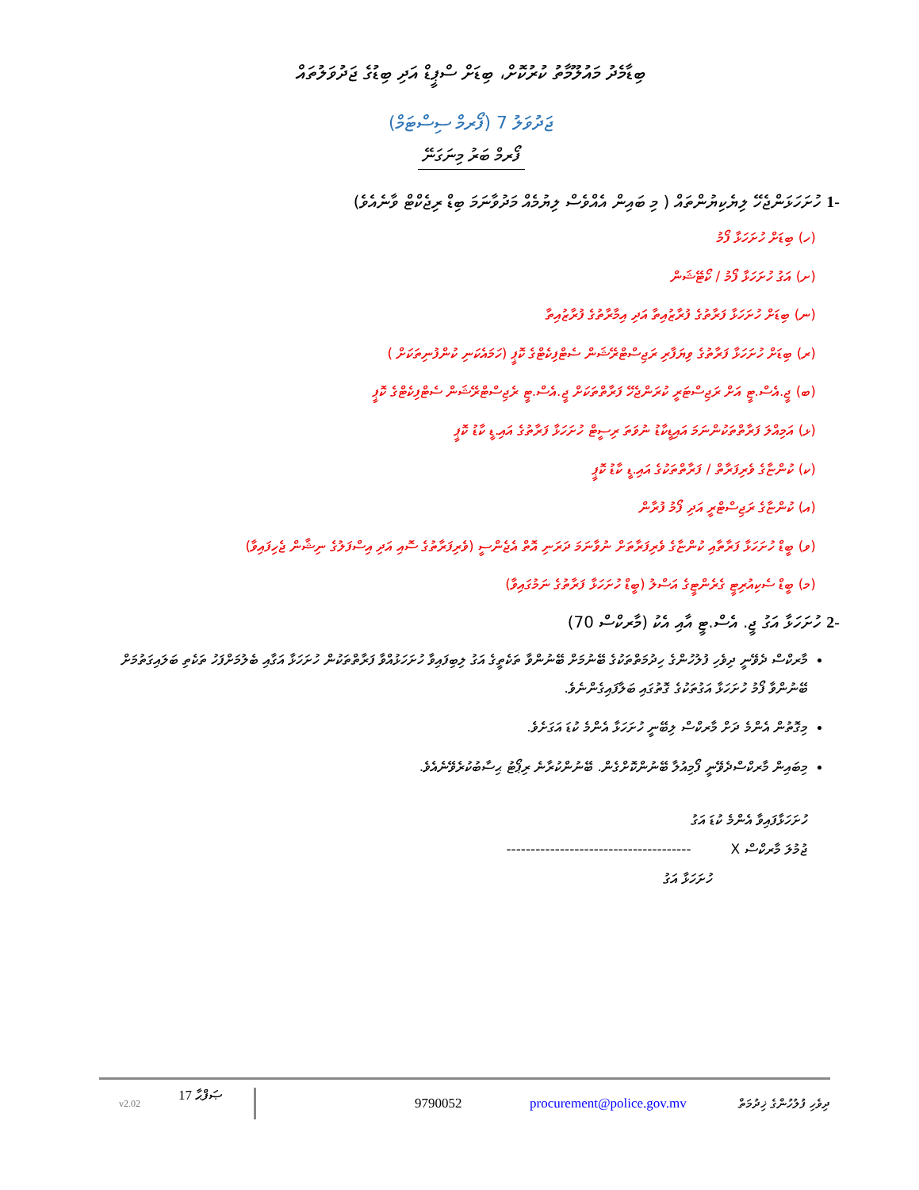ބިޑާމެދު މައުލޫމާތު ކުރުކޮށް، ބިޑަށް ސްޕީޑް އަދި ބިޑުގެ ޖަދުވަލުތައް
ޖަދުވަލު 7 (ފޯރމް ސިސްޓަމް)
ފޯރމް ބަރު މިނަގަނޭ
-1 ހުށަހަޅަންޖެހޭ ލިޔެކިޔުންތައް ( މި ބައިން އެއްވެސް ލިޔުމެއް މަދުވާނަމަ ބިޑް ރިޖެކްޓް ވާނެއެވެ)
(ހ) ބިޑަށް ހުށަހަޅާ ފޯމު
(ށ) އަގު ހުށަހަޅާ ފޯމު / ކޯޓޭޝަން
(ނ) ބިޑަށް ހުށަހަޅާ ފަރާތުގެ ފުރާޒުއިތާ އަދި އިމާރާތުގެ ފުރާޒުއިތާ
(ރ) ބިޑަށް ހުށަހަޅާ ފަރާތުގެ ވިޔަފާރި ރަޖިސްޓްރޭޝަން ސެޓްފިކެޓްގެ ކޮޕީ (ހަމައެކަނި ކުންފުނިތަކަށް )
(ބ) ޖީ.އެސް.ޓީ އަށް ރަޖިސްޓަރީ ކުރަންޖެހޭ ފަރާތްތަކަށް ޖީ.އެސް.ޓީ ރެޖިސްޓްރޭޝަން ސެޓްފިކެޓްގެ ކޮޕީ
(ޅ) އަމިއްލަ ފަރާތްތަކުންނަމަ އައިޑީކާޑު ނުވަތަ ރިސީޓް ހުށަހަޅާ ފަރާތުގެ އައި.ޑީ ކާޑު ކޮޕީ
(ކ) ކުންޏާގެ ވެރިފަރާތް / ފަރާތްތަކުގެ އައި.ޑީ ކާޑު ކޮޕީ
(އ) ކުންޏާގެ ރަޖިސްޓްރީ އަދި ފޯމު ފުރާން
(ވ) ބީޑް ހުށަހަޅާ ފަރާތާއި ކުންޏާގެ ވެރިފަރާތަށް ނުވާނަމަ ދަރަނި އޮތް އެޖެންސީ (ވެރިފަރާތުގެ ސޮއި އަދި އިސްފަލުގެ ނިޝާން ޖެހިފައިވާ)
(މ) ބީޑް ސެކިއުރިޓީ ގެރެންޓީގެ އަސްލު (ބީޑް ހުށަހަޅާ ފަރާތުގެ ނަމުގައިވާ)
-2 ހުށަހަޅާ އަގު ޖީ. އެސް.ޓީ އާއި އެކު (މާރކްސް 70)
މާރކްސް ދެވޭނީ ދިވެހި ފުލުހުންގެ ހިދުމަތްތަކުގެ ބޭނުމަށް ބޭނުންވާ ތަކެތީގެ އަގު ލިބިފައިވާ ހުށަހަޅުއްވާ ފަރާތްތަކުން ހުށަހަޅާ އަގާއި ބެލުމަށްފަހު ތަކެތި ބަލައިގަތުމަށް ބޭނުންވާ ފޯމު ހުށަހަޅާ އަގުތަކުގެ ގޮތުގައި ބަލާފައިގެންނެވެ.
މިގޮތުން އެންމެ ދަށް މާރކްސް ލިބޭނީ ހުށަހަޅާ އެންމެ ކުޑަ އަގަށެވެ.
މިބައިން މާރކްސްދެވޭނީ ފޯމިއުލާ ބޭނުންކޮށްގެން. ބޭނުންކުރާނެ ރިޕޯޓު ޙިސާބުކުރެވޭނެއެވެ.
ހުށަހަޅާފައިވާ އެންމެ ކުޑަ އަގު
ޖުމުލަ މާރކްސް X --------------------------------------
ހުށަހަޅާ އަގު
v2.02 17 ޞަފްޙާ 9790052 procurement@police.gov.mv ދިވެހި ފުލުހުންގެ ޚިދުމަތް